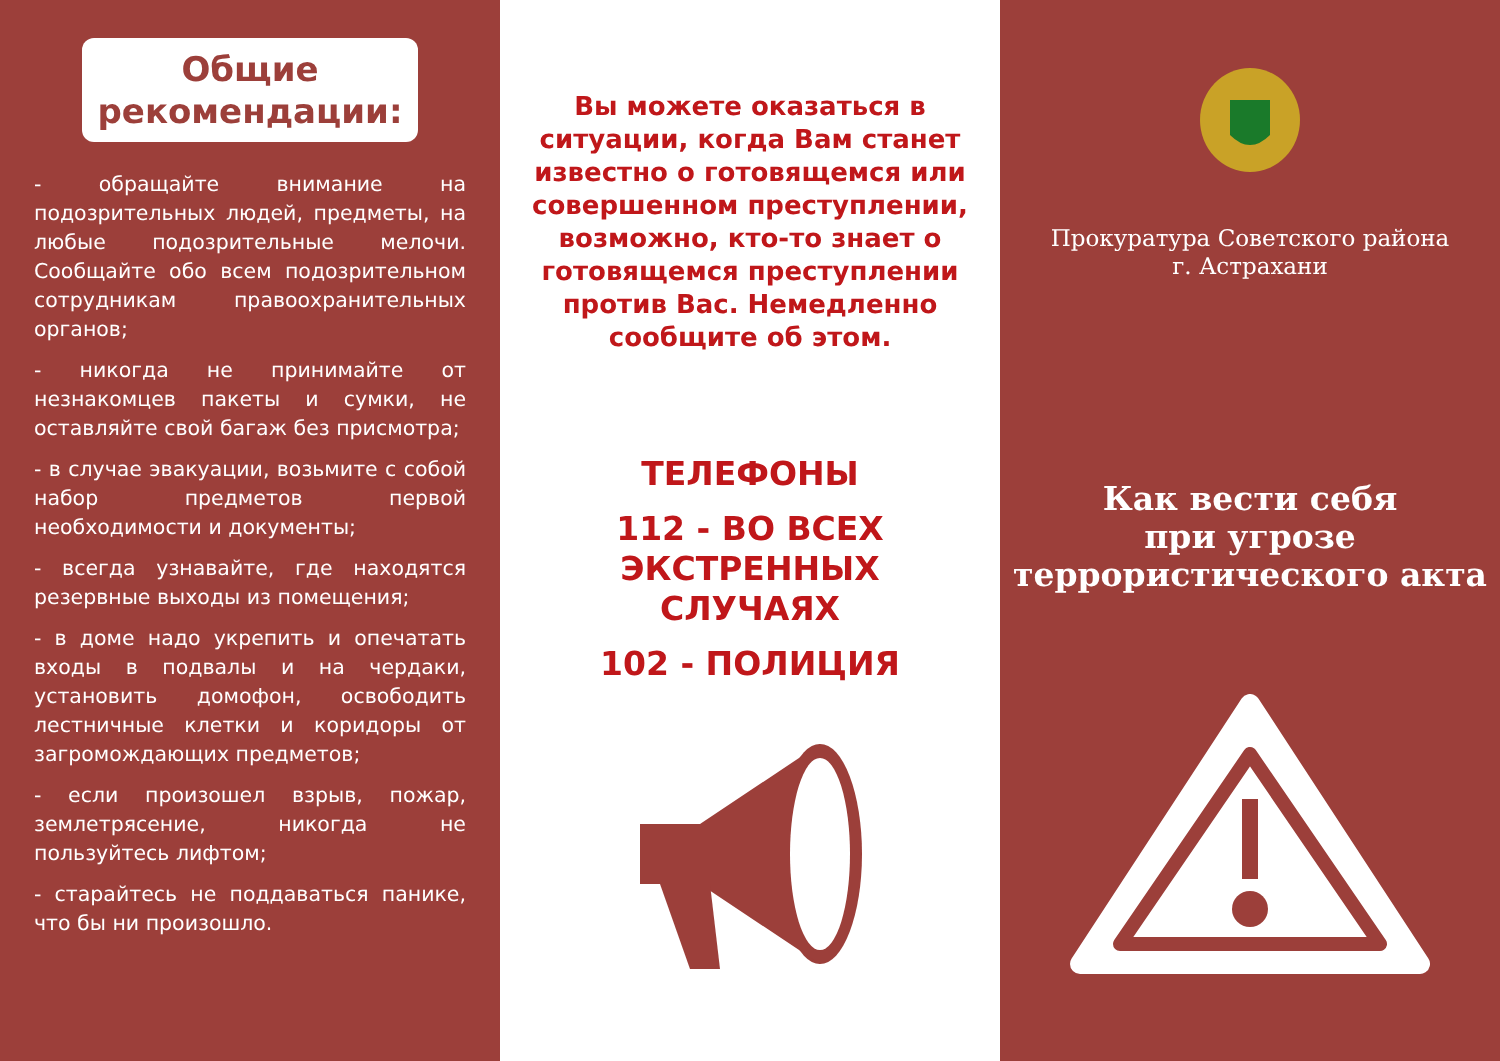Общие рекомендации:
- обращайте внимание на подозрительных людей, предметы, на любые подозрительные мелочи. Сообщайте обо всем подозрительном сотрудникам правоохранительных органов;
- никогда не принимайте от незнакомцев пакеты и сумки, не оставляйте свой багаж без присмотра;
- в случае эвакуации, возьмите с собой набор предметов первой необходимости и документы;
- всегда узнавайте, где находятся резервные выходы из помещения;
- в доме надо укрепить и опечатать входы в подвалы и на чердаки, установить домофон, освободить лестничные клетки и коридоры от загромождающих предметов;
- если произошел взрыв, пожар, землетрясение, никогда не пользуйтесь лифтом;
- старайтесь не поддаваться панике, что бы ни произошло.
Вы можете оказаться в ситуации, когда Вам станет известно о готовящемся или совершенном преступлении, возможно, кто-то знает о готовящемся преступлении против Вас. Немедленно сообщите об этом.
ТЕЛЕФОНЫ
112 - ВО ВСЕХ ЭКСТРЕННЫХ СЛУЧАЯХ
102 - ПОЛИЦИЯ
Прокуратура Советского района
г. Астрахани
Как вести себя
при угрозе
террористического акта